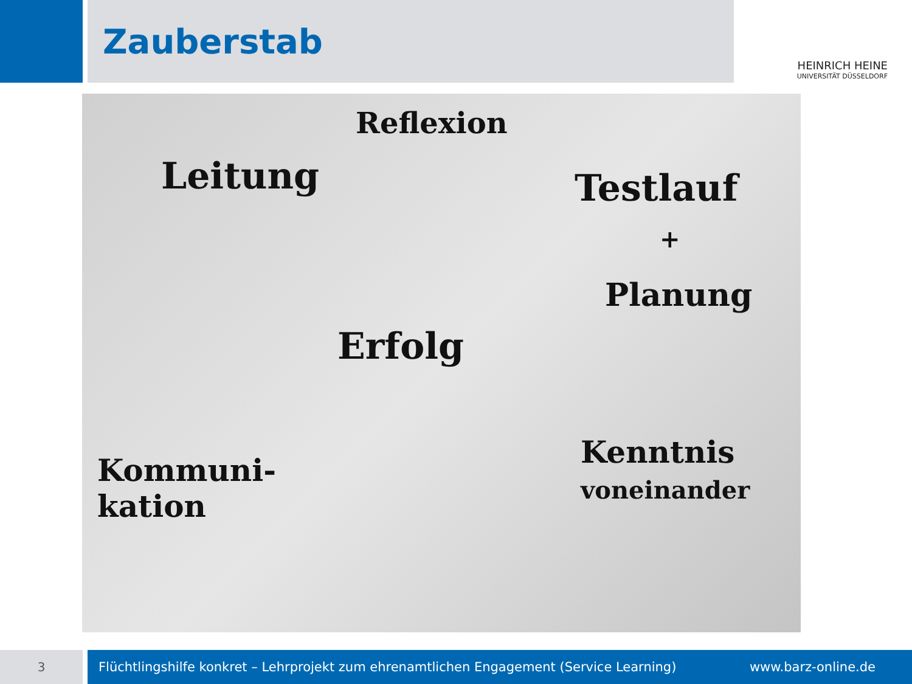Zauberstab
HEINRICH HEINE
UNIVERSITÄT DÜSSELDORF
Reflexion
Leitung Testlauf
+
Planung
Erfolg
Kommuni-
kation
Kenntnis
voneinander
3 Flüchtlingshilfe konkret – Lehrprojekt zum ehrenamtlichen Engagement (Service Learning) www.barz-online.de